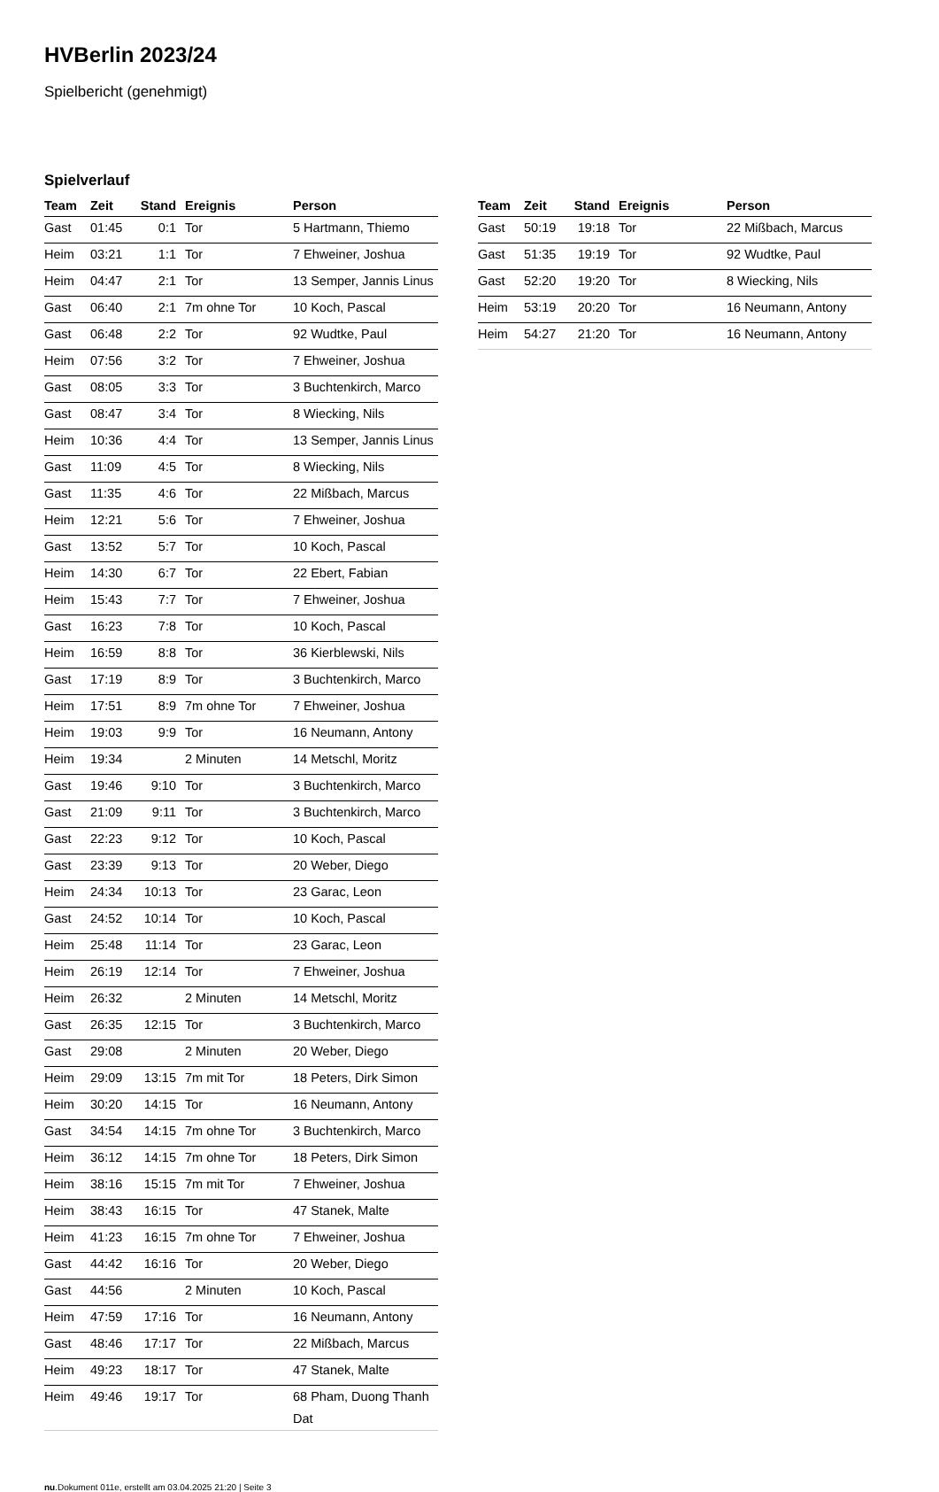HVBerlin 2023/24
Spielbericht (genehmigt)
Spielverlauf
| Team | Zeit | Stand | Ereignis | Person |
| --- | --- | --- | --- | --- |
| Gast | 01:45 | 0:1 | Tor | 5 Hartmann, Thiemo |
| Heim | 03:21 | 1:1 | Tor | 7 Ehweiner, Joshua |
| Heim | 04:47 | 2:1 | Tor | 13 Semper, Jannis Linus |
| Gast | 06:40 | 2:1 | 7m ohne Tor | 10 Koch, Pascal |
| Gast | 06:48 | 2:2 | Tor | 92 Wudtke, Paul |
| Heim | 07:56 | 3:2 | Tor | 7 Ehweiner, Joshua |
| Gast | 08:05 | 3:3 | Tor | 3 Buchtenkirch, Marco |
| Gast | 08:47 | 3:4 | Tor | 8 Wiecking, Nils |
| Heim | 10:36 | 4:4 | Tor | 13 Semper, Jannis Linus |
| Gast | 11:09 | 4:5 | Tor | 8 Wiecking, Nils |
| Gast | 11:35 | 4:6 | Tor | 22 Mißbach, Marcus |
| Heim | 12:21 | 5:6 | Tor | 7 Ehweiner, Joshua |
| Gast | 13:52 | 5:7 | Tor | 10 Koch, Pascal |
| Heim | 14:30 | 6:7 | Tor | 22 Ebert, Fabian |
| Heim | 15:43 | 7:7 | Tor | 7 Ehweiner, Joshua |
| Gast | 16:23 | 7:8 | Tor | 10 Koch, Pascal |
| Heim | 16:59 | 8:8 | Tor | 36 Kierblewski, Nils |
| Gast | 17:19 | 8:9 | Tor | 3 Buchtenkirch, Marco |
| Heim | 17:51 | 8:9 | 7m ohne Tor | 7 Ehweiner, Joshua |
| Heim | 19:03 | 9:9 | Tor | 16 Neumann, Antony |
| Heim | 19:34 | | 2 Minuten | 14 Metschl, Moritz |
| Gast | 19:46 | 9:10 | Tor | 3 Buchtenkirch, Marco |
| Gast | 21:09 | 9:11 | Tor | 3 Buchtenkirch, Marco |
| Gast | 22:23 | 9:12 | Tor | 10 Koch, Pascal |
| Gast | 23:39 | 9:13 | Tor | 20 Weber, Diego |
| Heim | 24:34 | 10:13 | Tor | 23 Garac, Leon |
| Gast | 24:52 | 10:14 | Tor | 10 Koch, Pascal |
| Heim | 25:48 | 11:14 | Tor | 23 Garac, Leon |
| Heim | 26:19 | 12:14 | Tor | 7 Ehweiner, Joshua |
| Heim | 26:32 | | 2 Minuten | 14 Metschl, Moritz |
| Gast | 26:35 | 12:15 | Tor | 3 Buchtenkirch, Marco |
| Gast | 29:08 | | 2 Minuten | 20 Weber, Diego |
| Heim | 29:09 | 13:15 | 7m mit Tor | 18 Peters, Dirk Simon |
| Heim | 30:20 | 14:15 | Tor | 16 Neumann, Antony |
| Gast | 34:54 | 14:15 | 7m ohne Tor | 3 Buchtenkirch, Marco |
| Heim | 36:12 | 14:15 | 7m ohne Tor | 18 Peters, Dirk Simon |
| Heim | 38:16 | 15:15 | 7m mit Tor | 7 Ehweiner, Joshua |
| Heim | 38:43 | 16:15 | Tor | 47 Stanek, Malte |
| Heim | 41:23 | 16:15 | 7m ohne Tor | 7 Ehweiner, Joshua |
| Gast | 44:42 | 16:16 | Tor | 20 Weber, Diego |
| Gast | 44:56 | | 2 Minuten | 10 Koch, Pascal |
| Heim | 47:59 | 17:16 | Tor | 16 Neumann, Antony |
| Gast | 48:46 | 17:17 | Tor | 22 Mißbach, Marcus |
| Heim | 49:23 | 18:17 | Tor | 47 Stanek, Malte |
| Heim | 49:46 | 19:17 | Tor | 68 Pham, Duong Thanh Dat |
| Team | Zeit | Stand | Ereignis | Person |
| --- | --- | --- | --- | --- |
| Gast | 50:19 | 19:18 | Tor | 22 Mißbach, Marcus |
| Gast | 51:35 | 19:19 | Tor | 92 Wudtke, Paul |
| Gast | 52:20 | 19:20 | Tor | 8 Wiecking, Nils |
| Heim | 53:19 | 20:20 | Tor | 16 Neumann, Antony |
| Heim | 54:27 | 21:20 | Tor | 16 Neumann, Antony |
nu.Dokument 011e, erstellt am 03.04.2025 21:20 | Seite 3